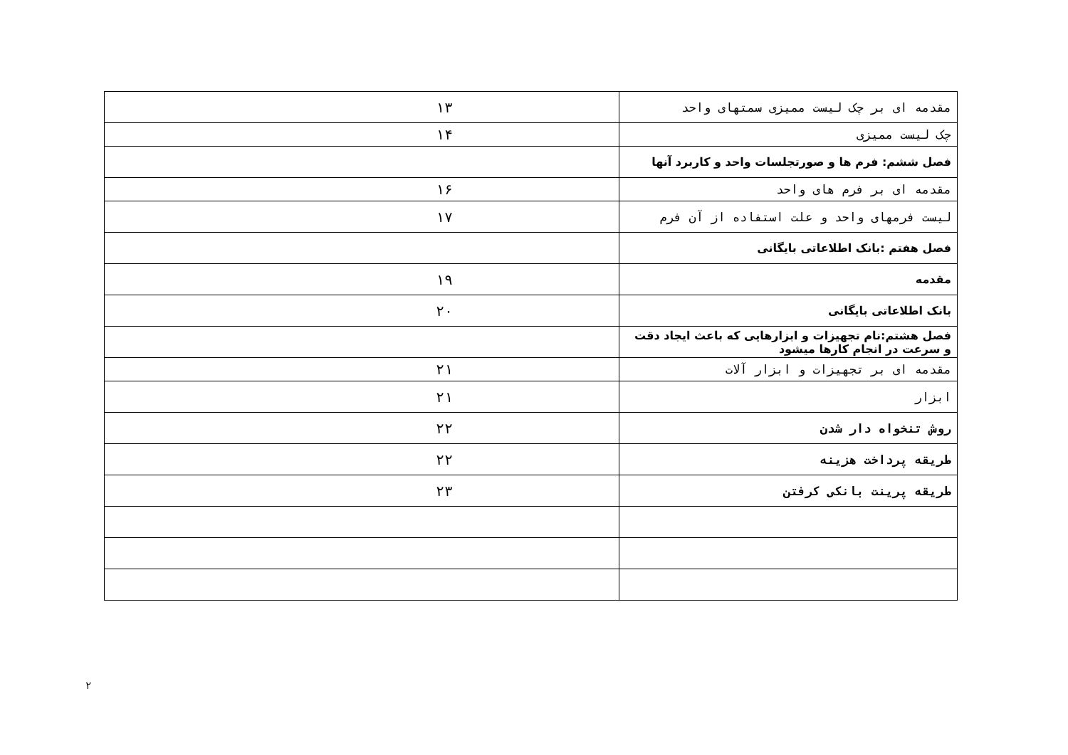| مقدمه ای بر چک لیست ممیزی سمتهای واحد | ۱۳ |
| چک لیست ممیزی | ۱۴ |
| فصل ششم: فرم ها و صورتجلسات واحد و کاربرد آنها | |
| مقدمه ای بر فرم های واحد | ۱۶ |
| لیست فرمهای واحد و علت استفاده از آن فرم | ۱۷ |
| فصل هفتم :بانک اطلاعاتی بایگانی | |
| مقدمه | ۱۹ |
| بانک اطلاعاتی بایگانی | ۲۰ |
| فصل هشتم:نام تجهیزات و ابزارهایی که باعث ایجاد دقت و سرعت در انجام کارها میشود | |
| مقدمه ای بر تجهیزات و ابزار آلات | ۲۱ |
| ابزار | ۲۱ |
| روش تنخواه دار شدن | ۲۲ |
| طریقه پرداخت هزینه | ۲۲ |
| طریقه پرینت بانکی کرفتن | ۲۳ |
۲